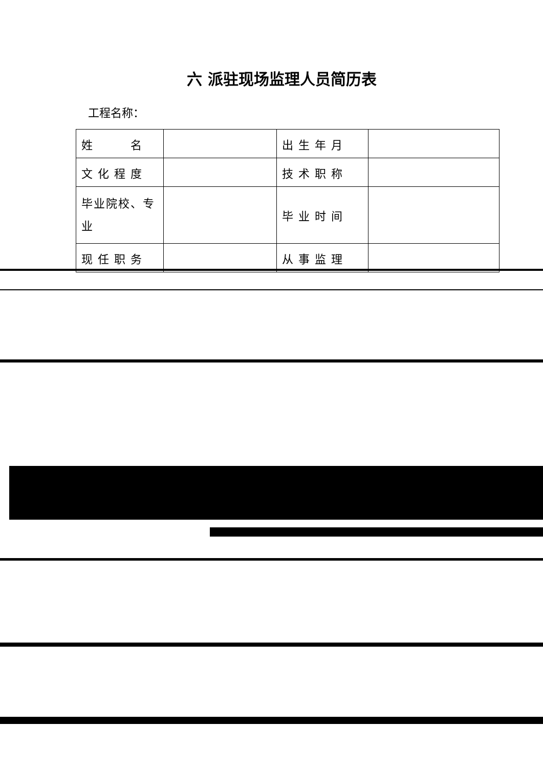六 派驻现场监理人员简历表
工程名称：
| 姓 名 | | 出生年月 | |
| 文化程度 | | 技术职称 | |
| 毕业院校、专业 | | 毕业时间 | |
| 现任职务 | | 从事监理 | |